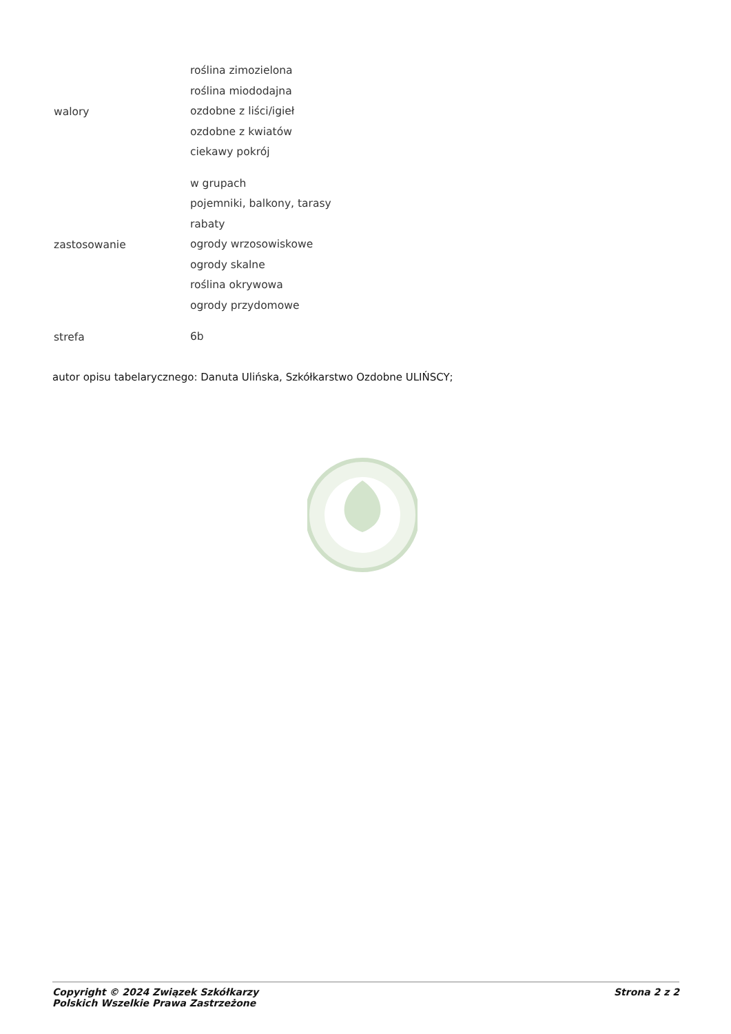| walory | roślina zimozielona roślina miododajna ozdobne z liści/igieł ozdobne z kwiatów ciekawy pokrój |
| zastosowanie | w grupach pojemniki, balkony, tarasy rabaty ogrody wrzosowiskowe ogrody skalne roślina okrywowa ogrody przydomowe |
| strefa | 6b |
autor opisu tabelarycznego: Danuta Ulińska, Szkółkarstwo Ozdobne ULIŃSCY;
Copyright © 2024 Związek Szkółkarzy
Polskich Wszelkie Prawa Zastrzeżone
Strona 2 z 2